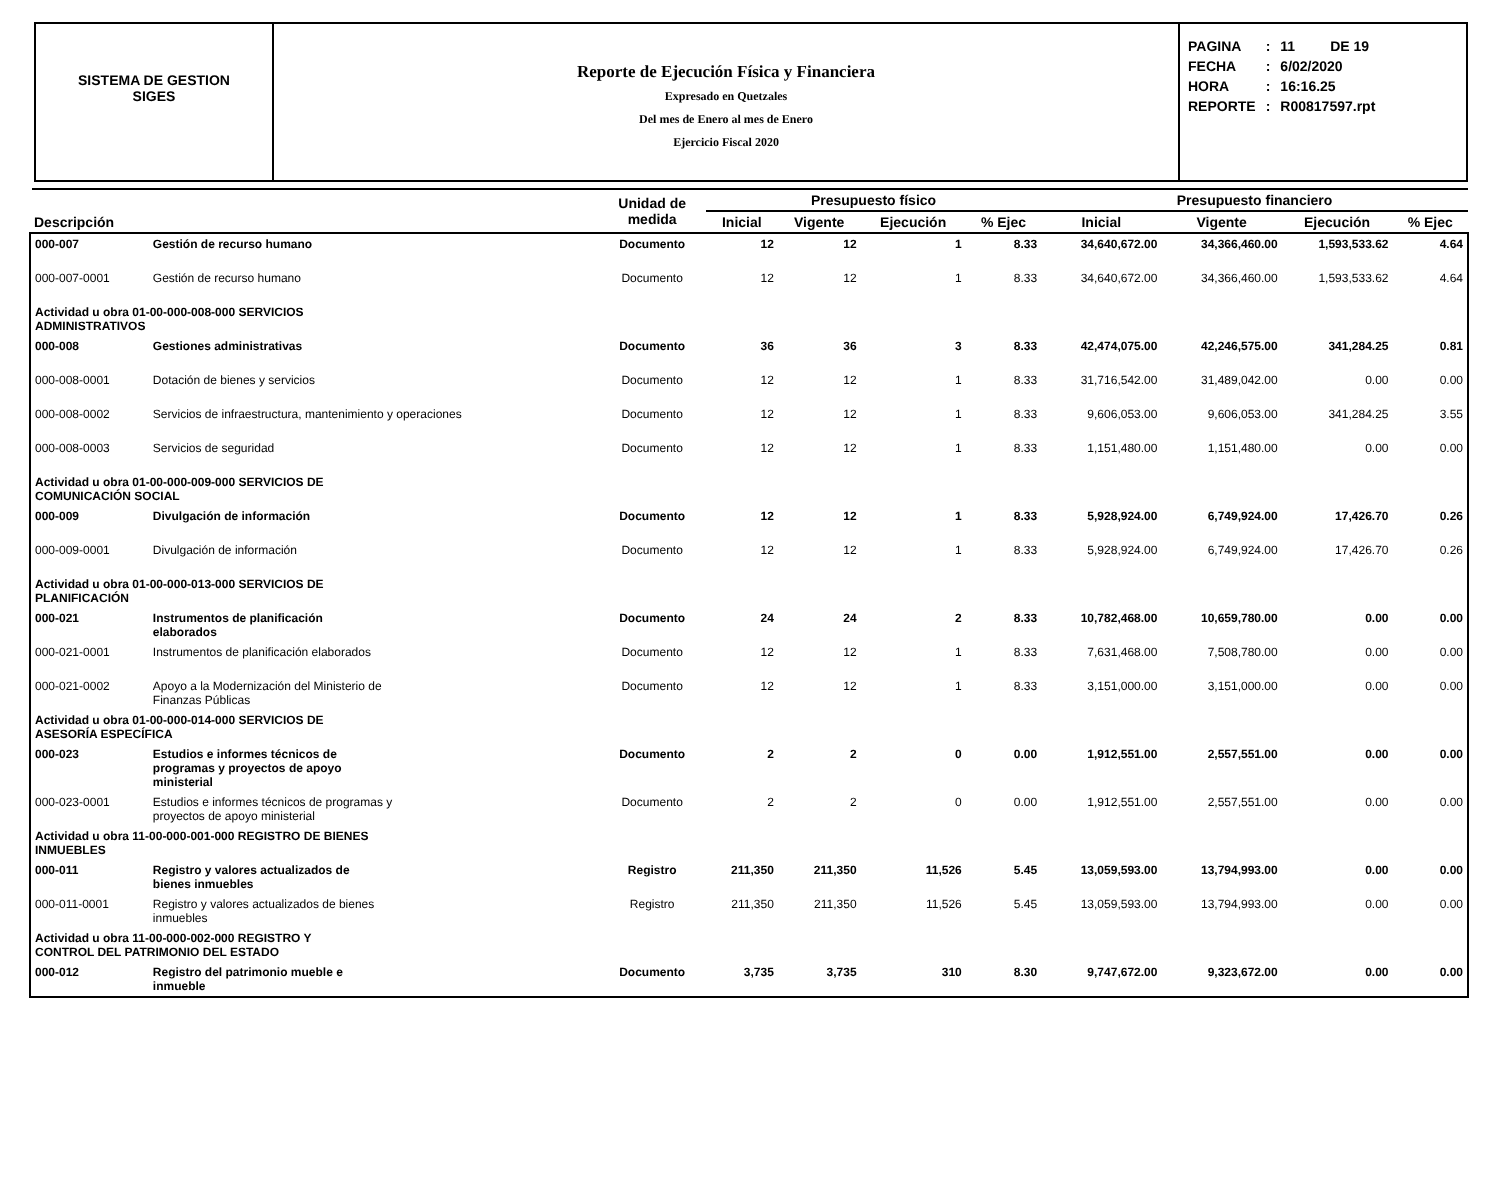SISTEMA DE GESTION
SIGES
Reporte de Ejecución Física y Financiera
Expresado en Quetzales
Del mes de Enero al mes de Enero
Ejercicio Fiscal 2020
| PAGINA | : | 11 DE 19 |
| FECHA | : | 6/02/2020 |
| HORA | : | 16:16.25 |
| REPORTE | : | R00817597.rpt |
| Descripción | | Unidad de medida | Presupuesto físico | | | | Presupuesto financiero | | | |
| --- | --- | --- | --- | --- | --- | --- | --- | --- | --- | --- |
| | | | Inicial | Vigente | Ejecución | % Ejec | Inicial | Vigente | Ejecución | % Ejec |
| 000-007 | Gestión de recurso humano | Documento | 12 | 12 | 1 | 8.33 | 34,640,672.00 | 34,366,460.00 | 1,593,533.62 | 4.64 |
| 000-007-0001 | Gestión de recurso humano | Documento | 12 | 12 | 1 | 8.33 | 34,640,672.00 | 34,366,460.00 | 1,593,533.62 | 4.64 |
| Actividad u obra 01-00-000-008-000 SERVICIOS ADMINISTRATIVOS | | | | | | | | | | |
| 000-008 | Gestiones administrativas | Documento | 36 | 36 | 3 | 8.33 | 42,474,075.00 | 42,246,575.00 | 341,284.25 | 0.81 |
| 000-008-0001 | Dotación de bienes y servicios | Documento | 12 | 12 | 1 | 8.33 | 31,716,542.00 | 31,489,042.00 | 0.00 | 0.00 |
| 000-008-0002 | Servicios de infraestructura, mantenimiento y operaciones | Documento | 12 | 12 | 1 | 8.33 | 9,606,053.00 | 9,606,053.00 | 341,284.25 | 3.55 |
| 000-008-0003 | Servicios de seguridad | Documento | 12 | 12 | 1 | 8.33 | 1,151,480.00 | 1,151,480.00 | 0.00 | 0.00 |
| Actividad u obra 01-00-000-009-000 SERVICIOS DE COMUNICACIÓN SOCIAL | | | | | | | | | | |
| 000-009 | Divulgación de información | Documento | 12 | 12 | 1 | 8.33 | 5,928,924.00 | 6,749,924.00 | 17,426.70 | 0.26 |
| 000-009-0001 | Divulgación de información | Documento | 12 | 12 | 1 | 8.33 | 5,928,924.00 | 6,749,924.00 | 17,426.70 | 0.26 |
| Actividad u obra 01-00-000-013-000 SERVICIOS DE PLANIFICACIÓN | | | | | | | | | | |
| 000-021 | Instrumentos de planificación elaborados | Documento | 24 | 24 | 2 | 8.33 | 10,782,468.00 | 10,659,780.00 | 0.00 | 0.00 |
| 000-021-0001 | Instrumentos de planificación elaborados | Documento | 12 | 12 | 1 | 8.33 | 7,631,468.00 | 7,508,780.00 | 0.00 | 0.00 |
| 000-021-0002 | Apoyo a la Modernización del Ministerio de Finanzas Públicas | Documento | 12 | 12 | 1 | 8.33 | 3,151,000.00 | 3,151,000.00 | 0.00 | 0.00 |
| Actividad u obra 01-00-000-014-000 SERVICIOS DE ASESORÍA ESPECÍFICA | | | | | | | | | | |
| 000-023 | Estudios e informes técnicos de programas y proyectos de apoyo ministerial | Documento | 2 | 2 | 0 | 0.00 | 1,912,551.00 | 2,557,551.00 | 0.00 | 0.00 |
| 000-023-0001 | Estudios e informes técnicos de programas y proyectos de apoyo ministerial | Documento | 2 | 2 | 0 | 0.00 | 1,912,551.00 | 2,557,551.00 | 0.00 | 0.00 |
| Actividad u obra 11-00-000-001-000 REGISTRO DE BIENES INMUEBLES | | | | | | | | | | |
| 000-011 | Registro y valores actualizados de bienes inmuebles | Registro | 211,350 | 211,350 | 11,526 | 5.45 | 13,059,593.00 | 13,794,993.00 | 0.00 | 0.00 |
| 000-011-0001 | Registro y valores actualizados de bienes inmuebles | Registro | 211,350 | 211,350 | 11,526 | 5.45 | 13,059,593.00 | 13,794,993.00 | 0.00 | 0.00 |
| Actividad u obra 11-00-000-002-000 REGISTRO Y CONTROL DEL PATRIMONIO DEL ESTADO | | | | | | | | | | |
| 000-012 | Registro del patrimonio mueble e inmueble | Documento | 3,735 | 3,735 | 310 | 8.30 | 9,747,672.00 | 9,323,672.00 | 0.00 | 0.00 |